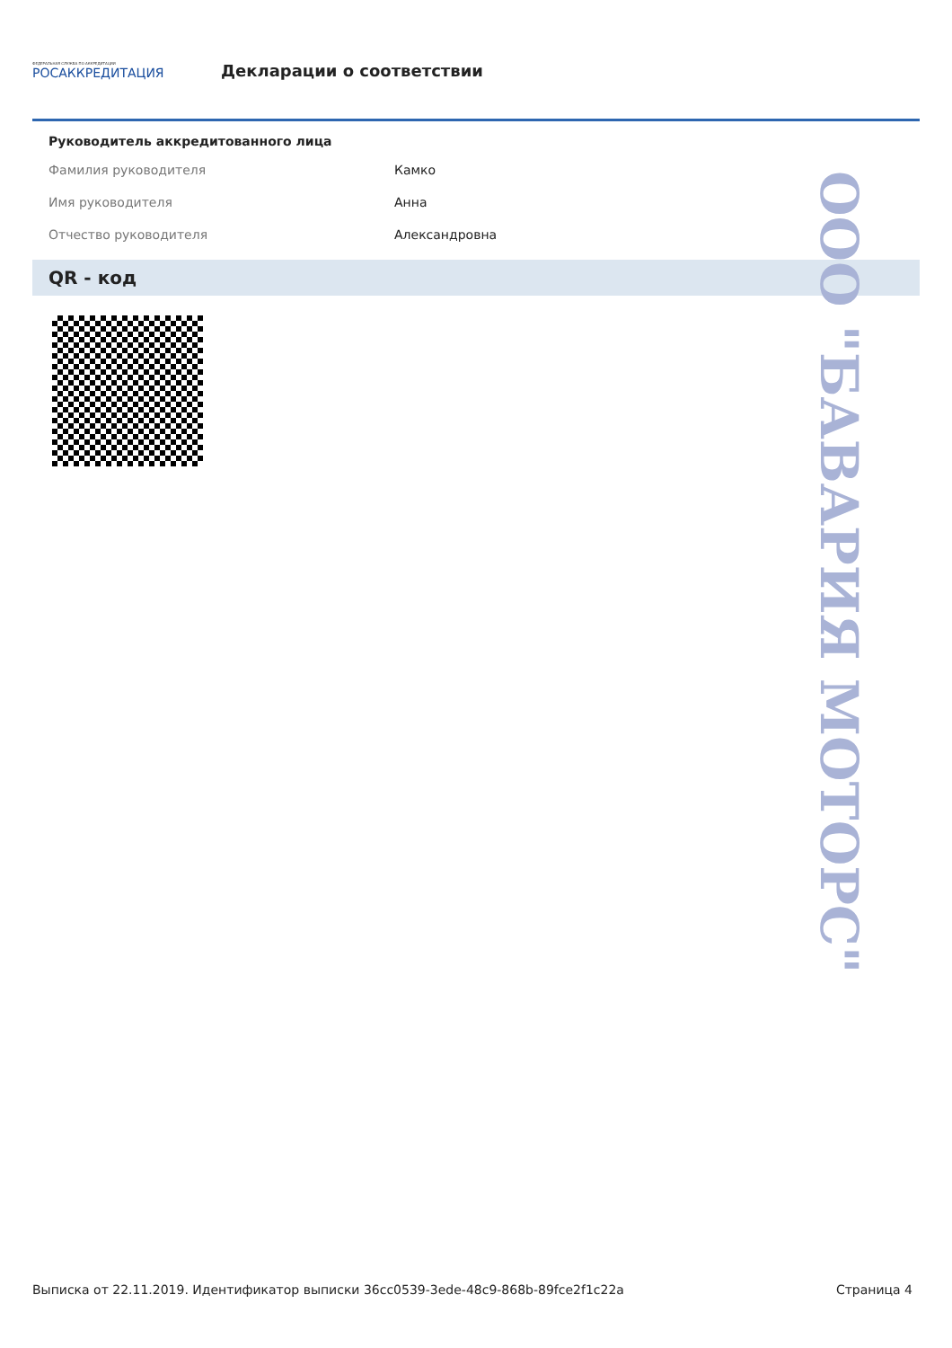ФЕДЕРАЛЬНАЯ СЛУЖБА ПО АККРЕДИТАЦИИ
РОСАККРЕДИТАЦИЯ
Декларации о соответствии
Руководитель аккредитованного лица
| Фамилия руководителя | Камко |
| Имя руководителя | Анна |
| Отчество руководителя | Александровна |
QR - код
ООО "БАВАРИЯ МОТОРС"
Выписка от 22.11.2019. Идентификатор выписки 36cc0539-3ede-48c9-868b-89fce2f1c22a Страница 4